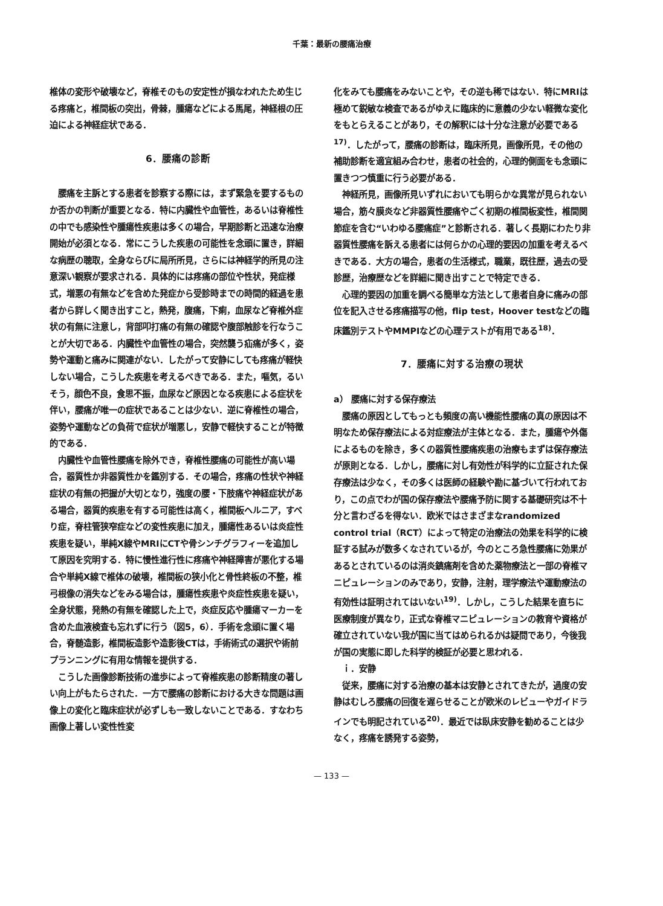千葉：最新の腰痛治療
椎体の変形や破壊など，脊椎そのもの安定性が損なわれたため生じる疼痛と，椎間板の突出，骨棘，腫瘍などによる馬尾，神経根の圧迫による神経症状である．
6．腰痛の診断
腰痛を主訴とする患者を診察する際には，まず緊急を要するものか否かの判断が重要となる．特に内臓性や血管性，あるいは脊椎性の中でも感染性や腫瘍性疾患は多くの場合，早期診断と迅速な治療開始が必須となる．常にこうした疾患の可能性を念頭に置き，詳細な病歴の聴取，全身ならびに局所所見，さらには神経学的所見の注意深い観察が要求される．具体的には疼痛の部位や性状，発症様式，増悪の有無などを含めた発症から受診時までの時間的経過を患者から詳しく聞き出すこと，熱発，腹痛，下痢，血尿など脊椎外症状の有無に注意し，背部叩打痛の有無の確認や腹部触診を行なうことが大切である．内臓性や血管性の場合，突然襲う疝痛が多く，姿勢や運動と痛みに関連がない．したがって安静にしても疼痛が軽快しない場合，こうした疾患を考えるべきである．また，嘔気，るいそう，顔色不良，食思不振，血尿など原因となる疾患による症状を伴い，腰痛が唯一の症状であることは少ない．逆に脊椎性の場合，姿勢や運動などの負荷で症状が増悪し，安静で軽快することが特徴的である．
内臓性や血管性腰痛を除外でき，脊椎性腰痛の可能性が高い場合，器質性か非器質性かを鑑別する．その場合，疼痛の性状や神経症状の有無の把握が大切となり，強度の腰・下肢痛や神経症状がある場合，器質的疾患を有する可能性は高く，椎間板ヘルニア，すべり症，脊柱管狭窄症などの変性疾患に加え，腫瘍性あるいは炎症性疾患を疑い，単純X線やMRIにCTや骨シンチグラフィーを追加して原因を究明する．特に慢性進行性に疼痛や神経障害が悪化する場合や単純X線で椎体の破壊，椎間板の狭小化と骨性終板の不整，椎弓根像の消失などをみる場合は，腫瘍性疾患や炎症性疾患を疑い，全身状態，発熱の有無を確認した上で，炎症反応や腫瘍マーカーを含めた血液検査も忘れずに行う（図5，6）．手術を念頭に置く場合，脊髄造影，椎間板造影や造影後CTは，手術術式の選択や術前プランニングに有用な情報を提供する．
こうした画像診断技術の進歩によって脊椎疾患の診断精度の著しい向上がもたらされた．一方で腰痛の診断における大きな問題は画像上の変化と臨床症状が必ずしも一致しないことである．すなわち画像上著しい変性性変
化をみても腰痛をみないことや，その逆も稀ではない．特にMRIは極めて鋭敏な検査であるがゆえに臨床的に意義の少ない軽微な変化をもとらえることがあり，その解釈には十分な注意が必要である<sup>17)</sup>．したがって，腰痛の診断は，臨床所見，画像所見，その他の補助診断を適宜組み合わせ，患者の社会的，心理的側面をも念頭に置きつつ慎重に行う必要がある．
神経所見，画像所見いずれにおいても明らかな異常が見られない場合，筋々膜炎など非器質性腰痛やごく初期の椎間板変性，椎間関節症を含む“いわゆる腰痛症”と診断される．著しく長期にわたり非器質性腰痛を訴える患者には何らかの心理的要因の加重を考えるべきである．大方の場合，患者の生活様式，職業，既往歴，過去の受診歴，治療歴などを詳細に聞き出すことで特定できる．
心理的要因の加重を調べる簡単な方法として患者自身に痛みの部位を記入させる疼痛描写の他，flip test，Hoover testなどの臨床鑑別テストやMMPIなどの心理テストが有用である<sup>18)</sup>．
7．腰痛に対する治療の現状
a） 腰痛に対する保存療法
腰痛の原因としてもっとも頻度の高い機能性腰痛の真の原因は不明なため保存療法による対症療法が主体となる．また，腫瘍や外傷によるものを除き，多くの器質性腰痛疾患の治療もまずは保存療法が原則となる．しかし，腰痛に対し有効性が科学的に立証された保存療法は少なく，その多くは医師の経験や勘に基づいて行われており，この点でわが国の保存療法や腰痛予防に関する基礎研究は不十分と言わざるを得ない．欧米ではさまざまなrandomized control trial（RCT）によって特定の治療法の効果を科学的に検証する試みが数多くなされているが，今のところ急性腰痛に効果があるとされているのは消炎鎮痛剤を含めた薬物療法と一部の脊椎マニピュレーションのみであり，安静，注射，理学療法や運動療法の有効性は証明されてはいない<sup>19)</sup>．しかし，こうした結果を直ちに医療制度が異なり，正式な脊椎マニピュレーションの教育や資格が確立されていない我が国に当てはめられるかは疑問であり，今後我が国の実態に即した科学的検証が必要と思われる．
ｉ．安静
従来，腰痛に対する治療の基本は安静とされてきたが，過度の安静はむしろ腰痛の回復を遅らせることが欧米のレビューやガイドラインでも明記されている<sup>20)</sup>．最近では臥床安静を勧めることは少なく，疼痛を誘発する姿勢，
— 133 —